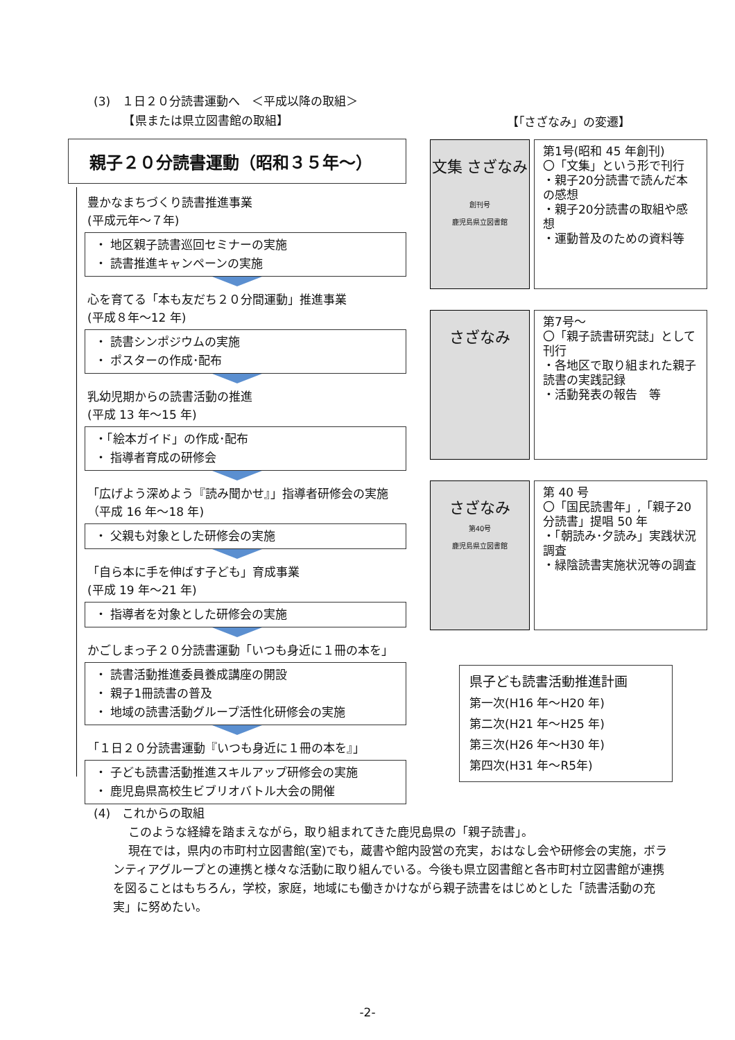(3)　１日２０分読書運動へ　＜平成以降の取組＞
　　　【県または県立図書館の取組】
親子２０分読書運動（昭和３５年～）
豊かなまちづくり読書推進事業
(平成元年～７年)
・ 地区親子読書巡回セミナーの実施
・ 読書推進キャンペーンの実施
心を育てる「本も友だち２０分間運動」推進事業
(平成８年～12 年)
・ 読書シンポジウムの実施
・ ポスターの作成･配布
乳幼児期からの読書活動の推進
(平成 13 年～15 年)
・「絵本ガイド」の作成･配布
・ 指導者育成の研修会
「広げよう深めよう『読み聞かせ』」指導者研修会の実施（平成 16 年～18 年)
・ 父親も対象とした研修会の実施
「自ら本に手を伸ばす子ども」育成事業
(平成 19 年～21 年)
・ 指導者を対象とした研修会の実施
かごしまっ子２０分読書運動「いつも身近に１冊の本を」
・ 読書活動推進委員養成講座の開設
・ 親子1冊読書の普及
・ 地域の読書活動グループ活性化研修会の実施
「１日２０分読書運動『いつも身近に１冊の本を』」
・ 子ども読書活動推進スキルアップ研修会の実施
・ 鹿児島県高校生ビブリオバトル大会の開催
【｢さざなみ」の変遷】
文集 さざなみ
創刊号
鹿児島県立図書館
第1号(昭和 45 年創刊)
〇「文集」という形で刊行
・親子20分読書で読んだ本の感想
・親子20分読書の取組や感想
・運動普及のための資料等
さざなみ
第7号～
〇「親子読書研究誌」として刊行
・各地区で取り組まれた親子読書の実践記録
・活動発表の報告　等
さざなみ
第40号
鹿児島県立図書館
第 40 号
〇「国民読書年」,「親子20分読書」提唱 50 年
・「朝読み･夕読み」実践状況調査
・緑陰読書実施状況等の調査
県子ども読書活動推進計画
第一次(H16 年～H20 年)
第二次(H21 年～H25 年)
第三次(H26 年～H30 年)
第四次(H31 年～R5年)
(4)　これからの取組
このような経緯を踏まえながら，取り組まれてきた鹿児島県の「親子読書」。
現在では，県内の市町村立図書館(室)でも，蔵書や館内設営の充実，おはなし会や研修会の実施，ボランティアグループとの連携と様々な活動に取り組んでいる。今後も県立図書館と各市町村立図書館が連携を図ることはもちろん，学校，家庭，地域にも働きかけながら親子読書をはじめとした「読書活動の充実」に努めたい。
-2-